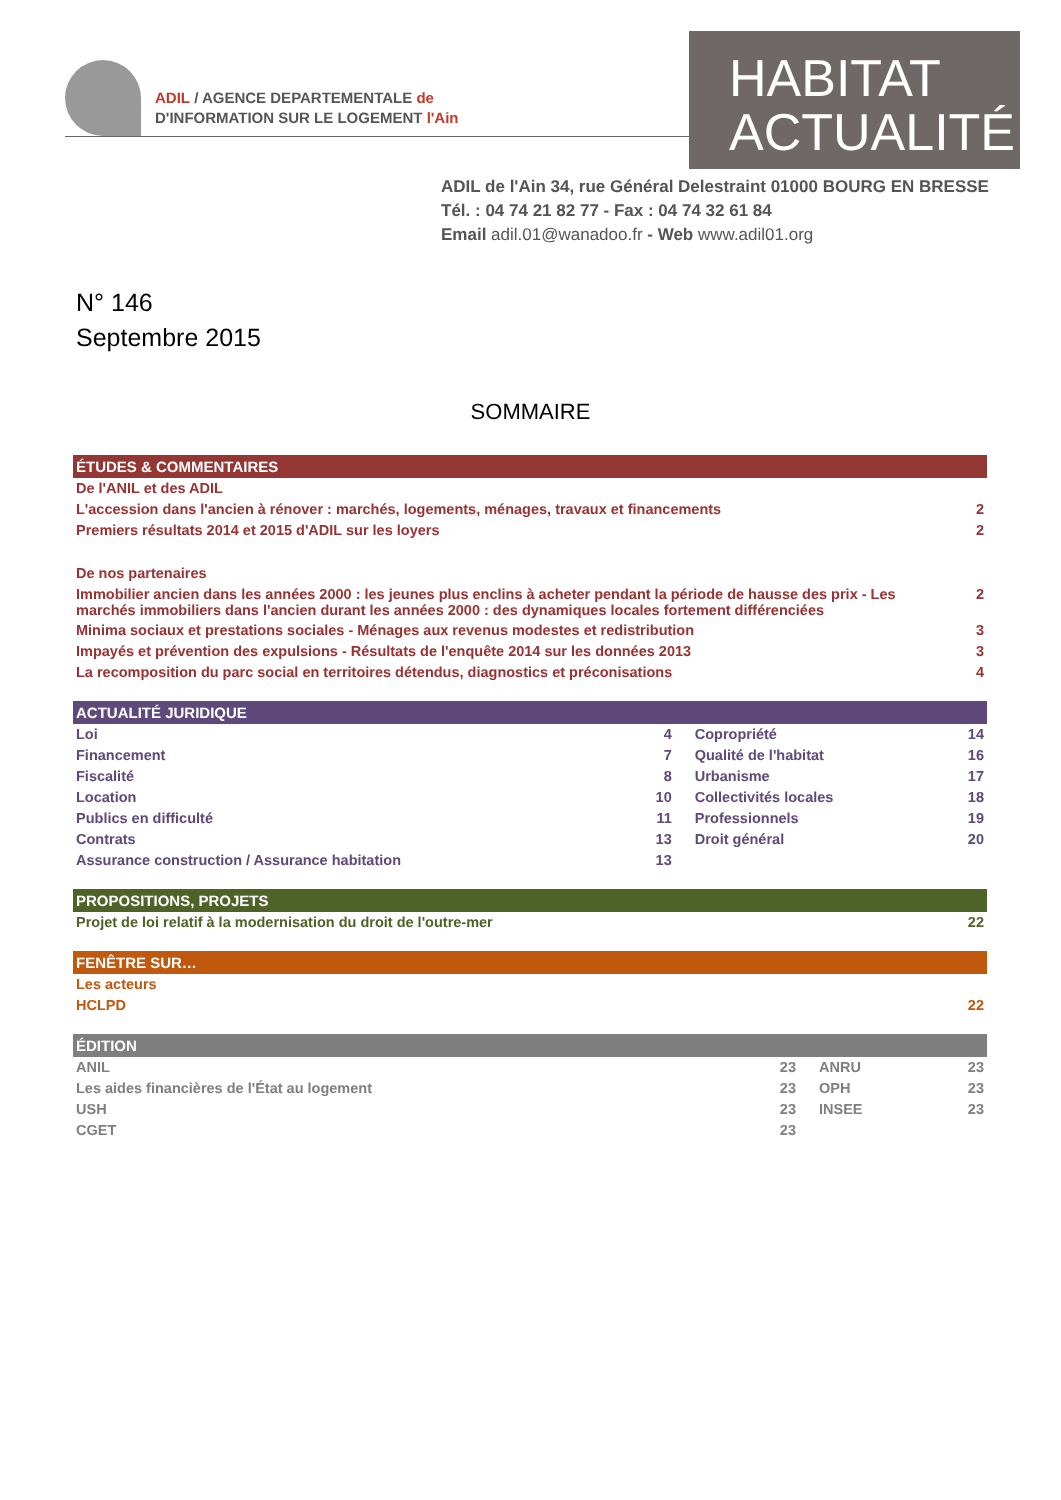ADIL / AGENCE DEPARTEMENTALE de
D'INFORMATION SUR LE LOGEMENT l'Ain
HABITAT
ACTUALITÉ
ADIL de l'Ain 34, rue Général Delestraint 01000 BOURG EN BRESSE
Tél. : 04 74 21 82 77 - Fax : 04 74 32 61 84
Email adil.01@wanadoo.fr - Web www.adil01.org
N° 146
Septembre 2015
SOMMAIRE
| ÉTUDES & COMMENTAIRES | |
| --- | --- |
| De l'ANIL et des ADIL | |
| L'accession dans l'ancien à rénover : marchés, logements, ménages, travaux et financements | 2 |
| Premiers résultats 2014 et 2015 d'ADIL sur les loyers | 2 |
| De nos partenaires | |
| Immobilier ancien dans les années 2000 : les jeunes plus enclins à acheter pendant la période de hausse des prix - Les marchés immobiliers dans l'ancien durant les années 2000 : des dynamiques locales fortement différenciées | 2 |
| Minima sociaux et prestations sociales - Ménages aux revenus modestes et redistribution | 3 |
| Impayés et prévention des expulsions - Résultats de l'enquête 2014 sur les données 2013 | 3 |
| La recomposition du parc social en territoires détendus, diagnostics et préconisations | 4 |
| ACTUALITÉ JURIDIQUE | | | |
| --- | --- | --- | --- |
| Loi | 4 | Copropriété | 14 |
| Financement | 7 | Qualité de l'habitat | 16 |
| Fiscalité | 8 | Urbanisme | 17 |
| Location | 10 | Collectivités locales | 18 |
| Publics en difficulté | 11 | Professionnels | 19 |
| Contrats | 13 | Droit général | 20 |
| Assurance construction / Assurance habitation | 13 | | |
| PROPOSITIONS, PROJETS | |
| --- | --- |
| Projet de loi relatif à la modernisation du droit de l'outre-mer | 22 |
| FENÊTRE SUR… | |
| --- | --- |
| Les acteurs | |
| HCLPD | 22 |
| ÉDITION | | | |
| --- | --- | --- | --- |
| ANIL | 23 | ANRU | 23 |
| Les aides financières de l'État au logement | 23 | OPH | 23 |
| USH | 23 | INSEE | 23 |
| CGET | 23 | | |